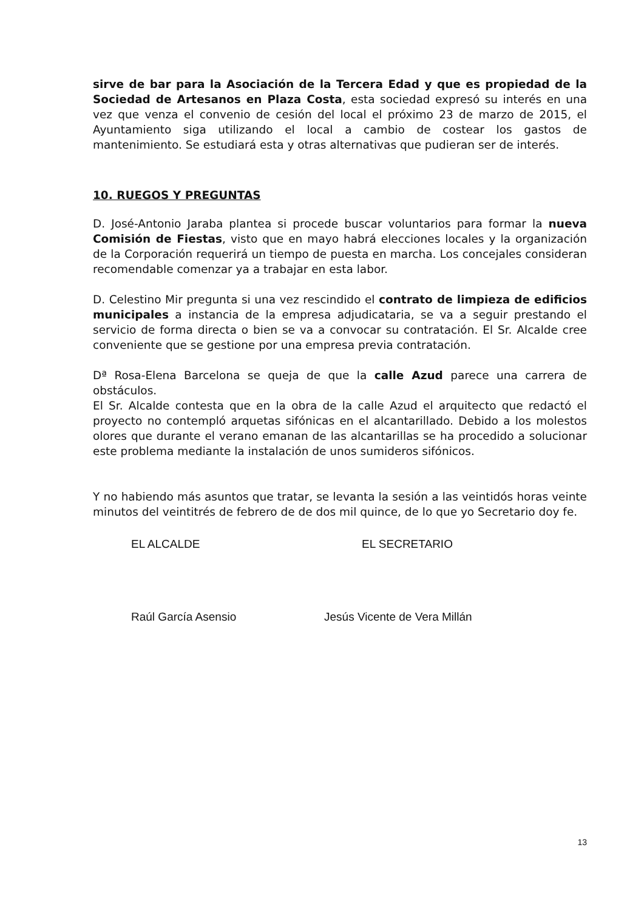sirve de bar para la Asociación de la Tercera Edad y que es propiedad de la Sociedad de Artesanos en Plaza Costa, esta sociedad expresó su interés en una vez que venza el convenio de cesión del local el próximo 23 de marzo de 2015, el Ayuntamiento siga utilizando el local a cambio de costear los gastos de mantenimiento. Se estudiará esta y otras alternativas que pudieran ser de interés.
10. RUEGOS Y PREGUNTAS
D. José-Antonio Jaraba plantea si procede buscar voluntarios para formar la nueva Comisión de Fiestas, visto que en mayo habrá elecciones locales y la organización de la Corporación requerirá un tiempo de puesta en marcha. Los concejales consideran recomendable comenzar ya a trabajar en esta labor.
D. Celestino Mir pregunta si una vez rescindido el contrato de limpieza de edificios municipales a instancia de la empresa adjudicataria, se va a seguir prestando el servicio de forma directa o bien se va a convocar su contratación. El Sr. Alcalde cree conveniente que se gestione por una empresa previa contratación.
Dª Rosa-Elena Barcelona se queja de que la calle Azud parece una carrera de obstáculos.
El Sr. Alcalde contesta que en la obra de la calle Azud el arquitecto que redactó el proyecto no contempló arquetas sifónicas en el alcantarillado. Debido a los molestos olores que durante el verano emanan de las alcantarillas se ha procedido a solucionar este problema mediante la instalación de unos sumideros sifónicos.
Y no habiendo más asuntos que tratar, se levanta la sesión a las veintidós horas veinte minutos del veintitrés de febrero de de dos mil quince, de lo que yo Secretario doy fe.
EL ALCALDE EL SECRETARIO
Raúl García Asensio Jesús Vicente de Vera Millán
13